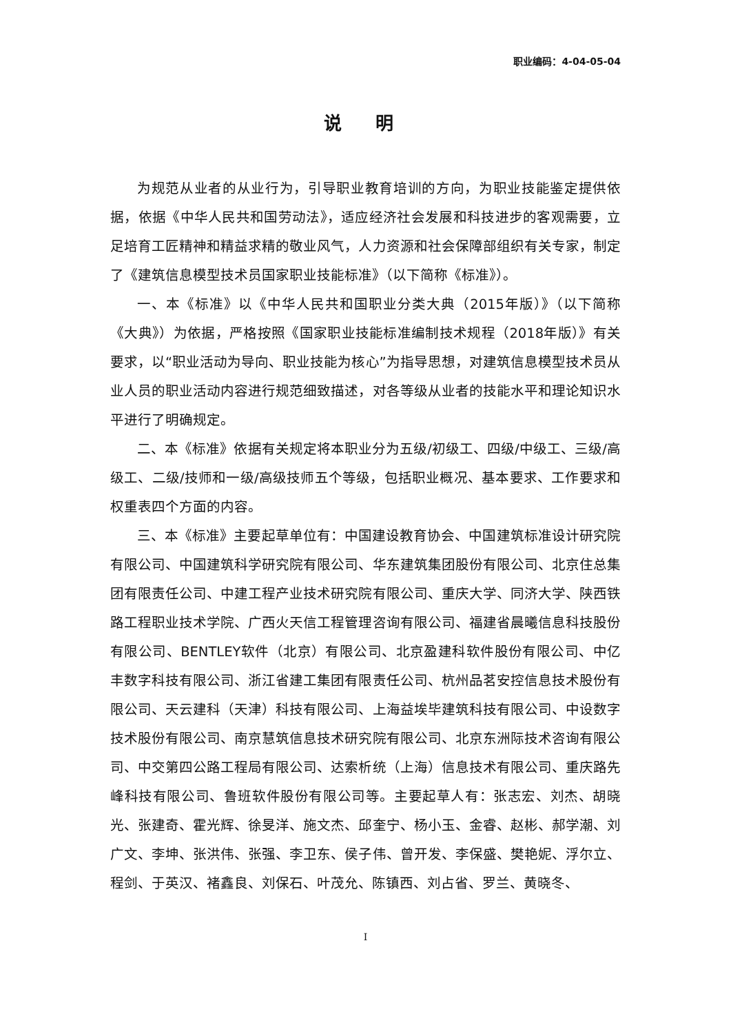职业编码：4-04-05-04
说 明
为规范从业者的从业行为，引导职业教育培训的方向，为职业技能鉴定提供依据，依据《中华人民共和国劳动法》，适应经济社会发展和科技进步的客观需要，立足培育工匠精神和精益求精的敬业风气，人力资源和社会保障部组织有关专家，制定了《建筑信息模型技术员国家职业技能标准》（以下简称《标准》）。
一、本《标准》以《中华人民共和国职业分类大典（2015年版）》（以下简称《大典》）为依据，严格按照《国家职业技能标准编制技术规程（2018年版）》有关要求，以“职业活动为导向、职业技能为核心”为指导思想，对建筑信息模型技术员从业人员的职业活动内容进行规范细致描述，对各等级从业者的技能水平和理论知识水平进行了明确规定。
二、本《标准》依据有关规定将本职业分为五级/初级工、四级/中级工、三级/高级工、二级/技师和一级/高级技师五个等级，包括职业概况、基本要求、工作要求和权重表四个方面的内容。
三、本《标准》主要起草单位有：中国建设教育协会、中国建筑标准设计研究院有限公司、中国建筑科学研究院有限公司、华东建筑集团股份有限公司、北京住总集团有限责任公司、中建工程产业技术研究院有限公司、重庆大学、同济大学、陕西铁路工程职业技术学院、广西火天信工程管理咨询有限公司、福建省晨曦信息科技股份有限公司、BENTLEY软件（北京）有限公司、北京盈建科软件股份有限公司、中亿丰数字科技有限公司、浙江省建工集团有限责任公司、杭州品茗安控信息技术股份有限公司、天云建科（天津）科技有限公司、上海益埃毕建筑科技有限公司、中设数字技术股份有限公司、南京慧筑信息技术研究院有限公司、北京东洲际技术咨询有限公司、中交第四公路工程局有限公司、达索析统（上海）信息技术有限公司、重庆路先峰科技有限公司、鲁班软件股份有限公司等。主要起草人有：张志宏、刘杰、胡晓光、张建奇、霍光辉、徐旻洋、施文杰、邱奎宁、杨小玉、金睿、赵彬、郝学潮、刘广文、李坤、张洪伟、张强、李卫东、侯子伟、曾开发、李保盛、樊艳妮、浮尔立、程剑、于英汉、褚鑫良、刘保石、叶茂允、陈镇西、刘占省、罗兰、黄晓冬、
I